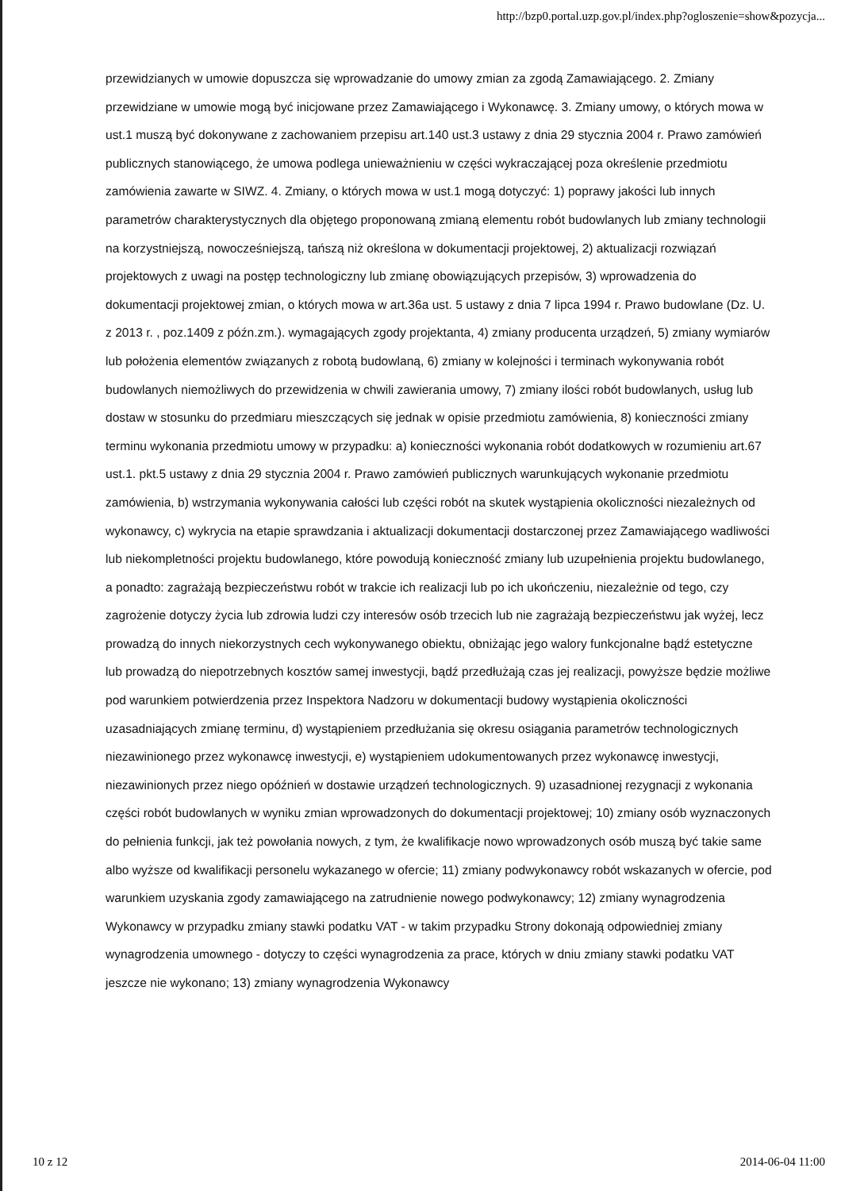http://bzp0.portal.uzp.gov.pl/index.php?ogloszenie=show&pozycja...
przewidzianych w umowie dopuszcza się wprowadzanie do umowy zmian za zgodą Zamawiającego. 2. Zmiany przewidziane w umowie mogą być inicjowane przez Zamawiającego i Wykonawcę. 3. Zmiany umowy, o których mowa w ust.1 muszą być dokonywane z zachowaniem przepisu art.140 ust.3 ustawy z dnia 29 stycznia 2004 r. Prawo zamówień publicznych stanowiącego, że umowa podlega unieważnieniu w części wykraczającej poza określenie przedmiotu zamówienia zawarte w SIWZ. 4. Zmiany, o których mowa w ust.1 mogą dotyczyć: 1) poprawy jakości lub innych parametrów charakterystycznych dla objętego proponowaną zmianą elementu robót budowlanych lub zmiany technologii na korzystniejszą, nowocześniejszą, tańszą niż określona w dokumentacji projektowej, 2) aktualizacji rozwiązań projektowych z uwagi na postęp technologiczny lub zmianę obowiązujących przepisów, 3) wprowadzenia do dokumentacji projektowej zmian, o których mowa w art.36a ust. 5 ustawy z dnia 7 lipca 1994 r. Prawo budowlane (Dz. U. z 2013 r. , poz.1409 z późn.zm.). wymagających zgody projektanta, 4) zmiany producenta urządzeń, 5) zmiany wymiarów lub położenia elementów związanych z robotą budowlaną, 6) zmiany w kolejności i terminach wykonywania robót budowlanych niemożliwych do przewidzenia w chwili zawierania umowy, 7) zmiany ilości robót budowlanych, usług lub dostaw w stosunku do przedmiaru mieszczących się jednak w opisie przedmiotu zamówienia, 8) konieczności zmiany terminu wykonania przedmiotu umowy w przypadku: a) konieczności wykonania robót dodatkowych w rozumieniu art.67 ust.1. pkt.5 ustawy z dnia 29 stycznia 2004 r. Prawo zamówień publicznych warunkujących wykonanie przedmiotu zamówienia, b) wstrzymania wykonywania całości lub części robót na skutek wystąpienia okoliczności niezależnych od wykonawcy, c) wykrycia na etapie sprawdzania i aktualizacji dokumentacji dostarczonej przez Zamawiającego wadliwości lub niekompletności projektu budowlanego, które powodują konieczność zmiany lub uzupełnienia projektu budowlanego, a ponadto: zagrażają bezpieczeństwu robót w trakcie ich realizacji lub po ich ukończeniu, niezależnie od tego, czy zagrożenie dotyczy życia lub zdrowia ludzi czy interesów osób trzecich lub nie zagrażają bezpieczeństwu jak wyżej, lecz prowadzą do innych niekorzystnych cech wykonywanego obiektu, obniżając jego walory funkcjonalne bądź estetyczne lub prowadzą do niepotrzebnych kosztów samej inwestycji, bądź przedłużają czas jej realizacji, powyższe będzie możliwe pod warunkiem potwierdzenia przez Inspektora Nadzoru w dokumentacji budowy wystąpienia okoliczności uzasadniających zmianę terminu, d) wystąpieniem przedłużania się okresu osiągania parametrów technologicznych niezawinionego przez wykonawcę inwestycji, e) wystąpieniem udokumentowanych przez wykonawcę inwestycji, niezawinionych przez niego opóźnień w dostawie urządzeń technologicznych. 9) uzasadnionej rezygnacji z wykonania części robót budowlanych w wyniku zmian wprowadzonych do dokumentacji projektowej; 10) zmiany osób wyznaczonych do pełnienia funkcji, jak też powołania nowych, z tym, że kwalifikacje nowo wprowadzonych osób muszą być takie same albo wyższe od kwalifikacji personelu wykazanego w ofercie; 11) zmiany podwykonawcy robót wskazanych w ofercie, pod warunkiem uzyskania zgody zamawiającego na zatrudnienie nowego podwykonawcy; 12) zmiany wynagrodzenia Wykonawcy w przypadku zmiany stawki podatku VAT - w takim przypadku Strony dokonają odpowiedniej zmiany wynagrodzenia umownego - dotyczy to części wynagrodzenia za prace, których w dniu zmiany stawki podatku VAT jeszcze nie wykonano; 13) zmiany wynagrodzenia Wykonawcy
10 z 12 2014-06-04 11:00